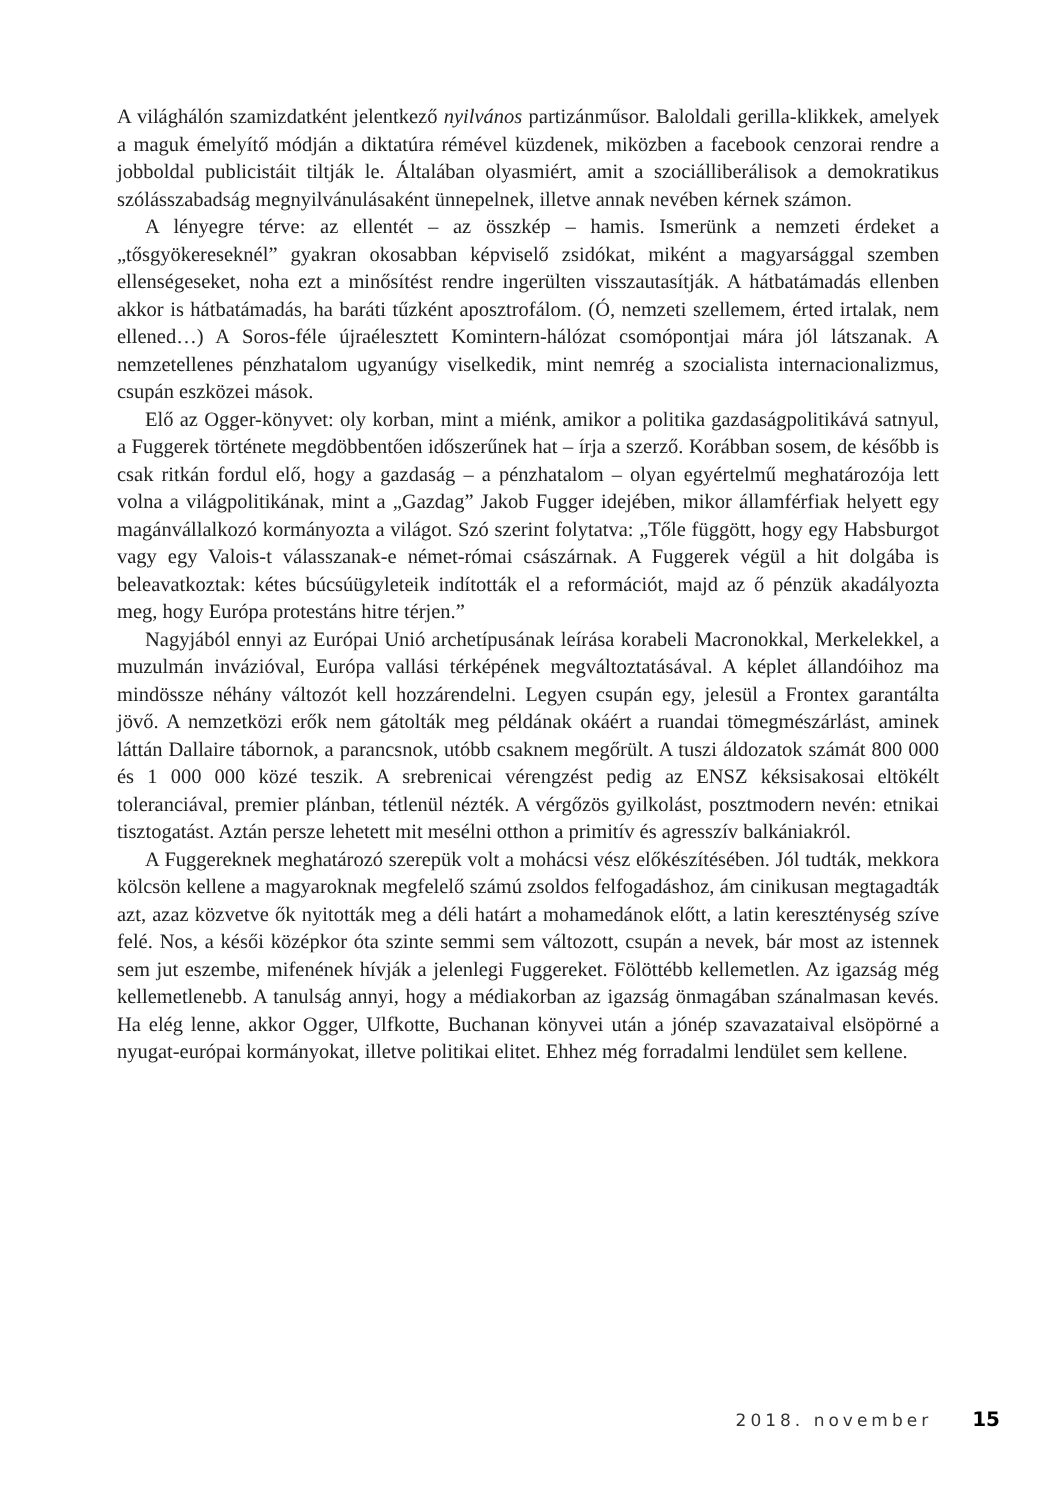A világhálón szamizdatként jelentkező nyilvános partizánműsor. Baloldali gerilla-klikkek, amelyek a maguk émelyítő módján a diktatúra rémével küzdenek, miközben a facebook cenzorai rendre a jobboldal publicistáit tiltják le. Általában olyasmiért, amit a szociálliberálisok a demokratikus szólásszabadság megnyilvánulásaként ünnepelnek, illetve annak nevében kérnek számon.
A lényegre térve: az ellentét – az összkép – hamis. Ismerünk a nemzeti érdeket a „tősgyökereseknél” gyakran okosabban képviselő zsidókat, miként a magyarsággal szemben ellenségeseket, noha ezt a minősítést rendre ingerülten visszautasítják. A hátbatámadás ellenben akkor is hátbatámadás, ha baráti tűzként aposztrofálom. (Ó, nemzeti szellemem, érted irtalak, nem ellened…) A Soros-féle újraélesztett Komintern-hálózat csomópontjai mára jól látszanak. A nemzetellenes pénzhatalom ugyanúgy viselkedik, mint nemrég a szocialista internacionalizmus, csupán eszközei mások.
Elő az Ogger-könyvet: oly korban, mint a miénk, amikor a politika gazdaságpolitikává satnyul, a Fuggerek története megdöbbentően időszerűnek hat – írja a szerző. Korábban sosem, de később is csak ritkán fordul elő, hogy a gazdaság – a pénzhatalom – olyan egyértelmű meghatározója lett volna a világpolitikának, mint a „Gazdag” Jakob Fugger idejében, mikor államférfiak helyett egy magánvállalkozó kormányozta a világot. Szó szerint folytatva: „Tőle függött, hogy egy Habsburgot vagy egy Valois-t válasszanak-e német-római császárnak. A Fuggerek végül a hit dolgába is beleavatkoztak: kétes búcsúügyleteik indították el a reformációt, majd az ő pénzük akadályozta meg, hogy Európa protestáns hitre térjen.”
Nagyjából ennyi az Európai Unió archetípusának leírása korabeli Macronokkal, Merkelekkel, a muzulmán invázióval, Európa vallási térképének megváltoztatásával. A képlet állandóihoz ma mindössze néhány változót kell hozzárendelni. Legyen csupán egy, jelesül a Frontex garantálta jövő. A nemzetközi erők nem gátolták meg példának okáért a ruandai tömegmészárlást, aminek láttán Dallaire tábornok, a parancsnok, utóbb csaknem megőrült. A tuszi áldozatok számát 800 000 és 1 000 000 közé teszik. A srebrenicai vérengzést pedig az ENSZ kéksisakosai eltökélt toleranciával, premier plánban, tétlenül nézték. A vérgőzös gyilkolást, posztmodern nevén: etnikai tisztogatást. Aztán persze lehetett mit mesélni otthon a primitív és agresszív balkániakról.
A Fuggereknek meghatározó szerepük volt a mohácsi vész előkészítésében. Jól tudták, mekkora kölcsön kellene a magyaroknak megfelelő számú zsoldos felfogadáshoz, ám cinikusan megtagadták azt, azaz közvetve ők nyitották meg a déli határt a mohamedánok előtt, a latin kereszténység szíve felé. Nos, a késői középkor óta szinte semmi sem változott, csupán a nevek, bár most az istennek sem jut eszembe, mifenének hívják a jelenlegi Fuggereket. Fölöttébb kellemetlen. Az igazság még kellemetlenebb. A tanulság annyi, hogy a médiakorban az igazság önmagában szánalmasan kevés. Ha elég lenne, akkor Ogger, Ulfkotte, Buchanan könyvei után a jónép szavazataival elsöpörné a nyugat-európai kormányokat, illetve politikai elitet. Ehhez még forradalmi lendület sem kellene.
2018. november 15